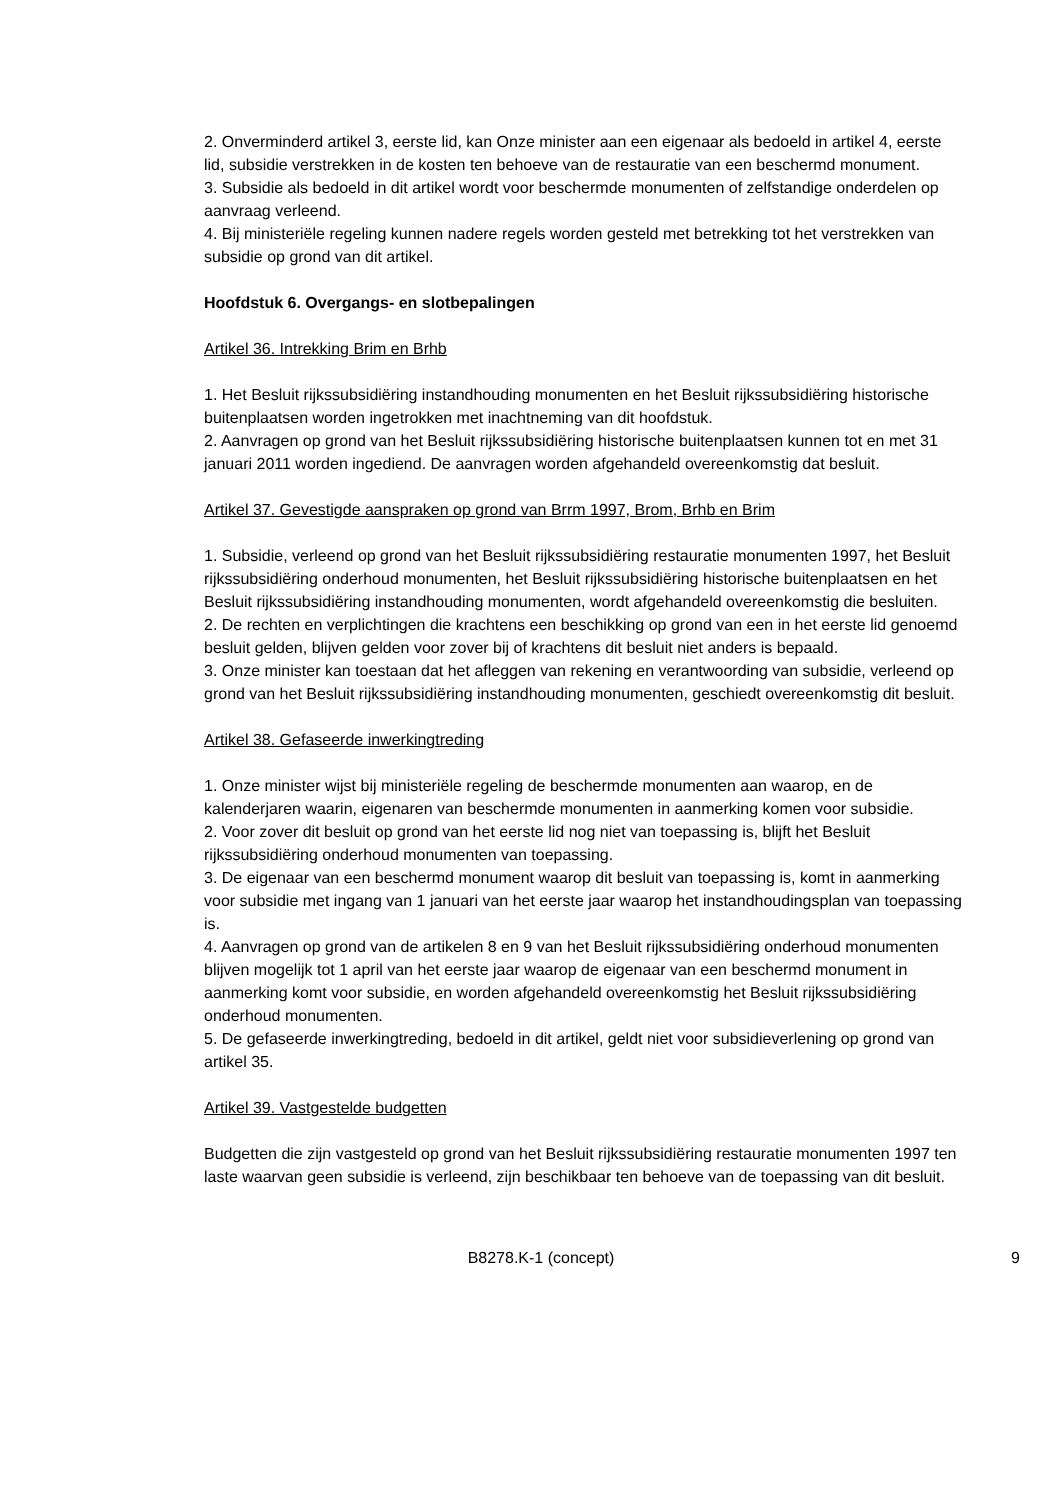2. Onverminderd artikel 3, eerste lid, kan Onze minister aan een eigenaar als bedoeld in artikel 4, eerste lid, subsidie verstrekken in de kosten ten behoeve van de restauratie van een beschermd monument.
3. Subsidie als bedoeld in dit artikel wordt voor beschermde monumenten of zelfstandige onderdelen op aanvraag verleend.
4. Bij ministeriële regeling kunnen nadere regels worden gesteld met betrekking tot het verstrekken van subsidie op grond van dit artikel.
Hoofdstuk 6. Overgangs- en slotbepalingen
Artikel 36. Intrekking Brim en Brhb
1. Het Besluit rijkssubsidiëring instandhouding monumenten en het Besluit rijkssubsidiëring historische buitenplaatsen worden ingetrokken met inachtneming van dit hoofdstuk.
2. Aanvragen op grond van het Besluit rijkssubsidiëring historische buitenplaatsen kunnen tot en met 31 januari 2011 worden ingediend. De aanvragen worden afgehandeld overeenkomstig dat besluit.
Artikel 37. Gevestigde aanspraken op grond van Brrm 1997, Brom, Brhb en Brim
1. Subsidie, verleend op grond van het Besluit rijkssubsidiëring restauratie monumenten 1997, het Besluit rijkssubsidiëring onderhoud monumenten, het Besluit rijkssubsidiëring historische buitenplaatsen en het Besluit rijkssubsidiëring instandhouding monumenten, wordt afgehandeld overeenkomstig die besluiten.
2. De rechten en verplichtingen die krachtens een beschikking op grond van een in het eerste lid genoemd besluit gelden, blijven gelden voor zover bij of krachtens dit besluit niet anders is bepaald.
3. Onze minister kan toestaan dat het afleggen van rekening en verantwoording van subsidie, verleend op grond van het Besluit rijkssubsidiëring instandhouding monumenten, geschiedt overeenkomstig dit besluit.
Artikel 38. Gefaseerde inwerkingtreding
1. Onze minister wijst bij ministeriële regeling de beschermde monumenten aan waarop, en de kalenderjaren waarin, eigenaren van beschermde monumenten in aanmerking komen voor subsidie.
2. Voor zover dit besluit op grond van het eerste lid nog niet van toepassing is, blijft het Besluit rijkssubsidiëring onderhoud monumenten van toepassing.
3. De eigenaar van een beschermd monument waarop dit besluit van toepassing is, komt in aanmerking voor subsidie met ingang van 1 januari van het eerste jaar waarop het instandhoudingsplan van toepassing is.
4. Aanvragen op grond van de artikelen 8 en 9 van het Besluit rijkssubsidiëring onderhoud monumenten blijven mogelijk tot 1 april van het eerste jaar waarop de eigenaar van een beschermd monument in aanmerking komt voor subsidie, en worden afgehandeld overeenkomstig het Besluit rijkssubsidiëring onderhoud monumenten.
5. De gefaseerde inwerkingtreding, bedoeld in dit artikel, geldt niet voor subsidieverlening op grond van artikel 35.
Artikel 39. Vastgestelde budgetten
Budgetten die zijn vastgesteld op grond van het Besluit rijkssubsidiëring restauratie monumenten 1997 ten laste waarvan geen subsidie is verleend, zijn beschikbaar ten behoeve van de toepassing van dit besluit.
B8278.K-1 (concept)
9